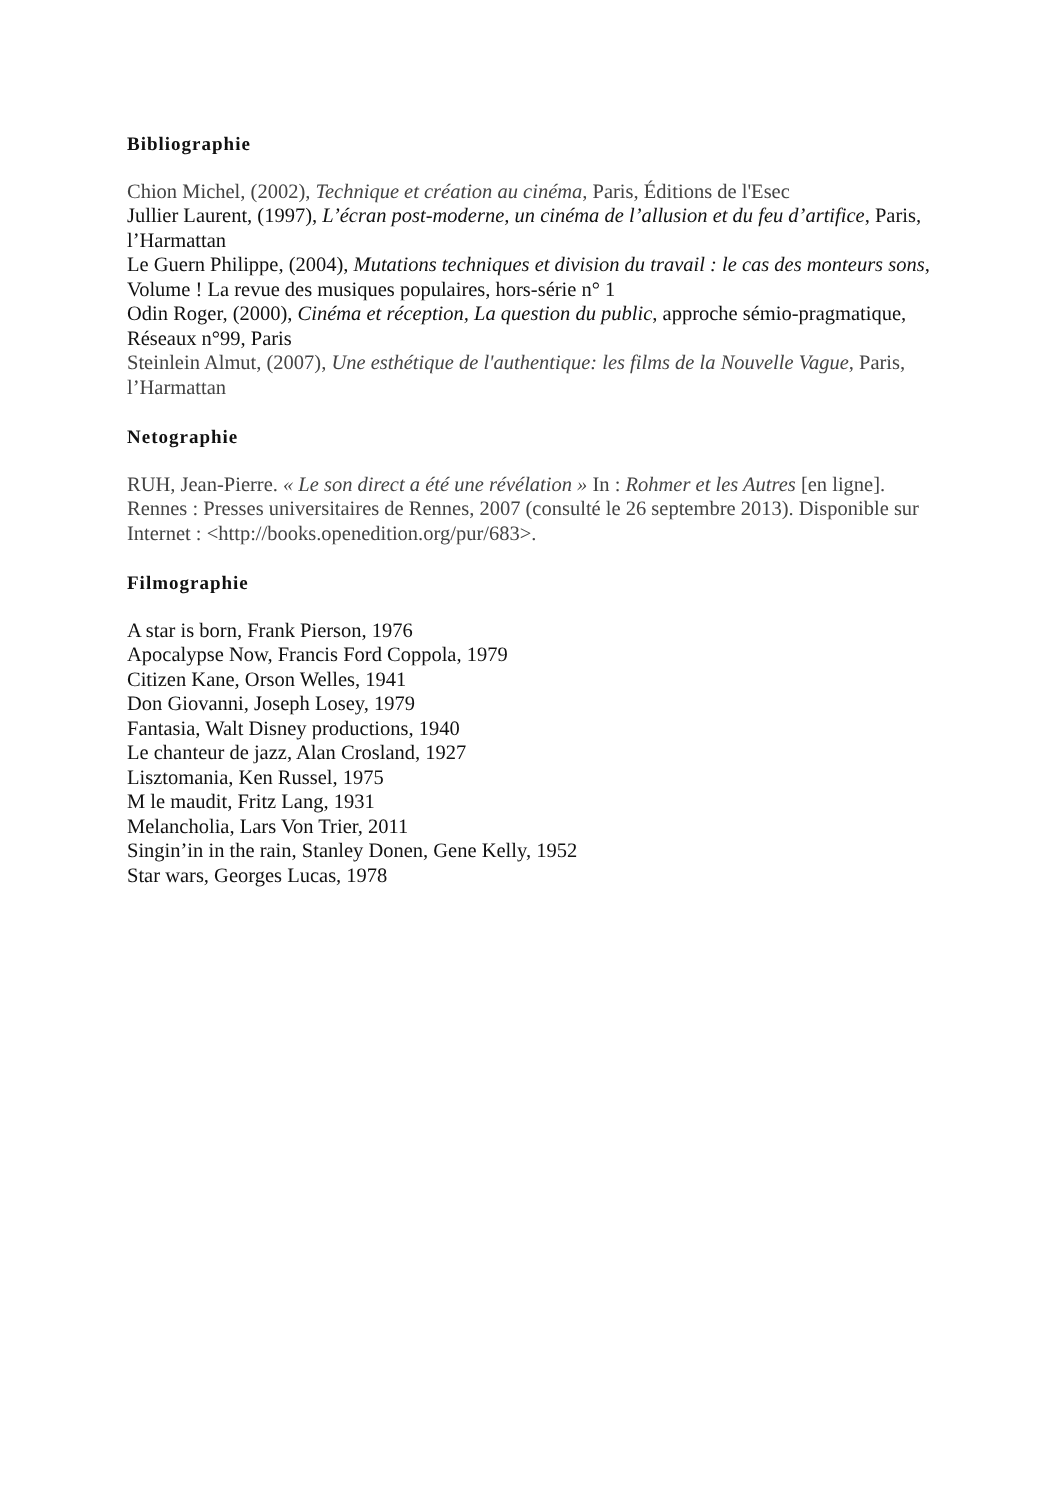Bibliographie
Chion Michel, (2002), Technique et création au cinéma, Paris, Éditions de l'Esec
Jullier Laurent, (1997), L’écran post-moderne, un cinéma de l’allusion et du feu d’artifice, Paris, l’Harmattan
Le Guern Philippe, (2004), Mutations techniques et division du travail : le cas des monteurs sons, Volume ! La revue des musiques populaires, hors-série n° 1
Odin Roger, (2000), Cinéma et réception, La question du public, approche sémio-pragmatique, Réseaux n°99, Paris
Steinlein Almut, (2007), Une esthétique de l'authentique: les films de la Nouvelle Vague, Paris, l’Harmattan
Netographie
RUH, Jean-Pierre. « Le son direct a été une révélation » In : Rohmer et les Autres [en ligne]. Rennes : Presses universitaires de Rennes, 2007 (consulté le 26 septembre 2013). Disponible sur Internet : <http://books.openedition.org/pur/683>.
Filmographie
A star is born, Frank Pierson, 1976
Apocalypse Now, Francis Ford Coppola, 1979
Citizen Kane, Orson Welles, 1941
Don Giovanni, Joseph Losey, 1979
Fantasia, Walt Disney productions, 1940
Le chanteur de jazz, Alan Crosland, 1927
Lisztomania, Ken Russel, 1975
M le maudit, Fritz Lang, 1931
Melancholia, Lars Von Trier, 2011
Singin’in in the rain, Stanley Donen, Gene Kelly, 1952
Star wars, Georges Lucas, 1978